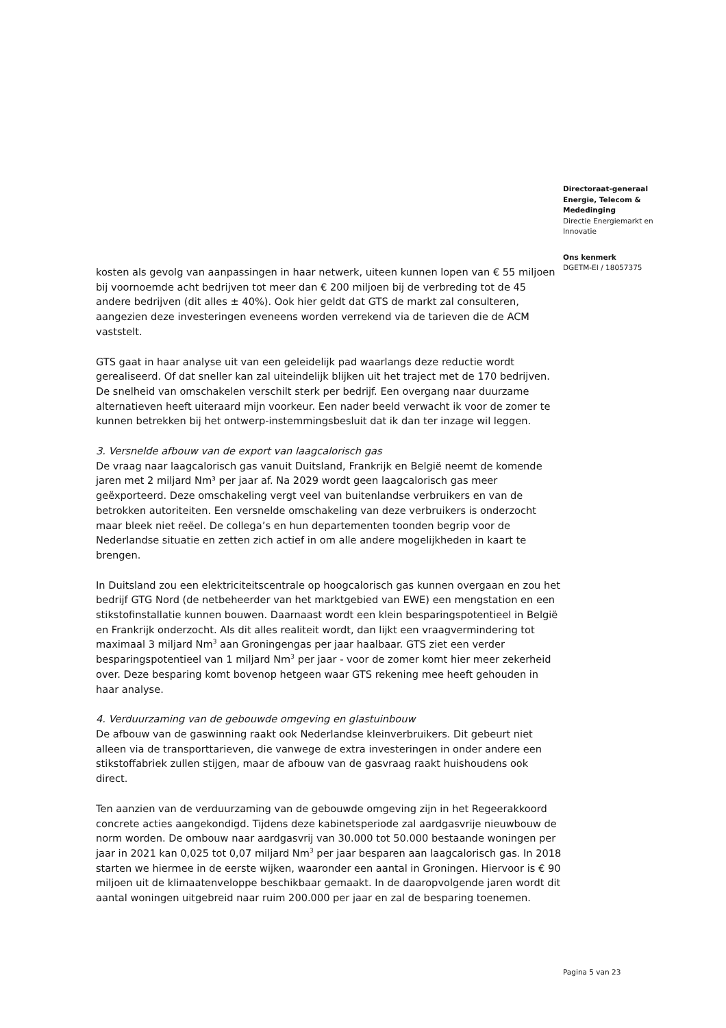Directoraat-generaal
Energie, Telecom &
Mededinging
Directie Energiemarkt en
Innovatie
Ons kenmerk
DGETM-EI / 18057375
kosten als gevolg van aanpassingen in haar netwerk, uiteen kunnen lopen van € 55 miljoen bij voornoemde acht bedrijven tot meer dan € 200 miljoen bij de verbreding tot de 45 andere bedrijven (dit alles ± 40%). Ook hier geldt dat GTS de markt zal consulteren, aangezien deze investeringen eveneens worden verrekend via de tarieven die de ACM vaststelt.
GTS gaat in haar analyse uit van een geleidelijk pad waarlangs deze reductie wordt gerealiseerd. Of dat sneller kan zal uiteindelijk blijken uit het traject met de 170 bedrijven. De snelheid van omschakelen verschilt sterk per bedrijf. Een overgang naar duurzame alternatieven heeft uiteraard mijn voorkeur. Een nader beeld verwacht ik voor de zomer te kunnen betrekken bij het ontwerp-instemmingsbesluit dat ik dan ter inzage wil leggen.
3. Versnelde afbouw van de export van laagcalorisch gas
De vraag naar laagcalorisch gas vanuit Duitsland, Frankrijk en België neemt de komende jaren met 2 miljard Nm³ per jaar af. Na 2029 wordt geen laagcalorisch gas meer geëxporteerd. Deze omschakeling vergt veel van buitenlandse verbruikers en van de betrokken autoriteiten. Een versnelde omschakeling van deze verbruikers is onderzocht maar bleek niet reëel. De collega’s en hun departementen toonden begrip voor de Nederlandse situatie en zetten zich actief in om alle andere mogelijkheden in kaart te brengen.
In Duitsland zou een elektriciteitscentrale op hoogcalorisch gas kunnen overgaan en zou het bedrijf GTG Nord (de netbeheerder van het marktgebied van EWE) een mengstation en een stikstofinstallatie kunnen bouwen. Daarnaast wordt een klein besparingspotentieel in België en Frankrijk onderzocht. Als dit alles realiteit wordt, dan lijkt een vraagvermindering tot maximaal 3 miljard Nm<sup>3</sup> aan Groningengas per jaar haalbaar. GTS ziet een verder besparingspotentieel van 1 miljard Nm<sup>3</sup> per jaar - voor de zomer komt hier meer zekerheid over. Deze besparing komt bovenop hetgeen waar GTS rekening mee heeft gehouden in haar analyse.
4. Verduurzaming van de gebouwde omgeving en glastuinbouw
De afbouw van de gaswinning raakt ook Nederlandse kleinverbruikers. Dit gebeurt niet alleen via de transporttarieven, die vanwege de extra investeringen in onder andere een stikstoffabriek zullen stijgen, maar de afbouw van de gasvraag raakt huishoudens ook direct.
Ten aanzien van de verduurzaming van de gebouwde omgeving zijn in het Regeerakkoord concrete acties aangekondigd. Tijdens deze kabinetsperiode zal aardgasvrije nieuwbouw de norm worden. De ombouw naar aardgasvrij van 30.000 tot 50.000 bestaande woningen per jaar in 2021 kan 0,025 tot 0,07 miljard Nm<sup>3</sup> per jaar besparen aan laagcalorisch gas. In 2018 starten we hiermee in de eerste wijken, waaronder een aantal in Groningen. Hiervoor is € 90 miljoen uit de klimaatenveloppe beschikbaar gemaakt. In de daaropvolgende jaren wordt dit aantal woningen uitgebreid naar ruim 200.000 per jaar en zal de besparing toenemen.
Pagina 5 van 23